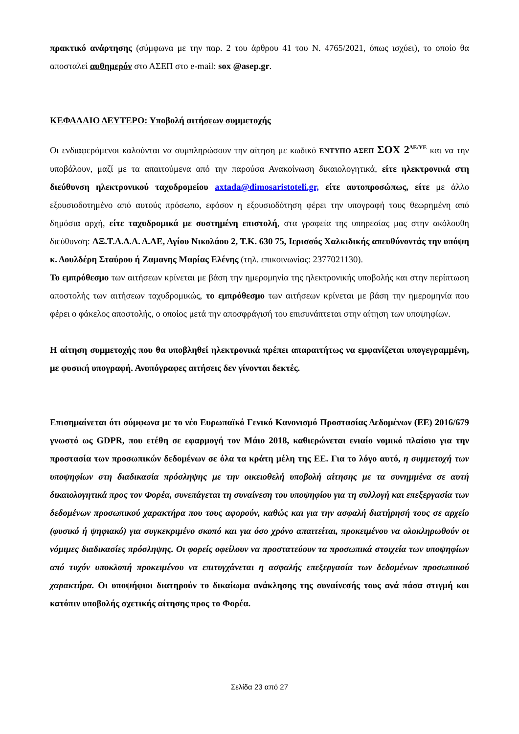πρακτικό ανάρτησης (σύμφωνα με την παρ. 2 του άρθρου 41 του Ν. 4765/2021, όπως ισχύει), το οποίο θα αποσταλεί αυθημερόν στο ΑΣΕΠ στο e-mail: sox @asep.gr.
ΚΕΦΑΛΑΙΟ ΔΕΥΤΕΡΟ: Υποβολή αιτήσεων συμμετοχής
Οι ενδιαφερόμενοι καλούνται να συμπληρώσουν την αίτηση με κωδικό ΕΝΤΥΠΟ ΑΣΕΠ ΣΟΧ 2<sup>ΔΕ/ΥΕ</sup> και να την υποβάλουν, μαζί με τα απαιτούμενα από την παρούσα Ανακοίνωση δικαιολογητικά, είτε ηλεκτρονικά στη διεύθυνση ηλεκτρονικού ταχυδρομείου axtada@dimosaristoteli.gr, είτε αυτοπροσώπως, είτε με άλλο εξουσιοδοτημένο από αυτούς πρόσωπο, εφόσον η εξουσιοδότηση φέρει την υπογραφή τους θεωρημένη από δημόσια αρχή, είτε ταχυδρομικά με συστημένη επιστολή, στα γραφεία της υπηρεσίας μας στην ακόλουθη διεύθυνση: ΑΞ.Τ.Α.Δ.Α. Δ.ΑΕ, Αγίου Νικολάου 2, Τ.Κ. 630 75, Ιερισσός Χαλκιδικής απευθύνοντάς την υπόψη κ. Δουλδέρη Σταύρου ή Ζαμανης Μαρίας Ελένης (τηλ. επικοινωνίας: 2377021130).
Το εμπρόθεσμο των αιτήσεων κρίνεται με βάση την ημερομηνία της ηλεκτρονικής υποβολής και στην περίπτωση αποστολής των αιτήσεων ταχυδρομικώς, το εμπρόθεσμο των αιτήσεων κρίνεται με βάση την ημερομηνία που φέρει ο φάκελος αποστολής, ο οποίος μετά την αποσφράγισή του επισυνάπτεται στην αίτηση των υποψηφίων.
Η αίτηση συμμετοχής που θα υποβληθεί ηλεκτρονικά πρέπει απαραιτήτως να εμφανίζεται υπογεγραμμένη, με φυσική υπογραφή. Ανυπόγραφες αιτήσεις δεν γίνονται δεκτές.
Επισημαίνεται ότι σύμφωνα με το νέο Ευρωπαϊκό Γενικό Κανονισμό Προστασίας Δεδομένων (ΕΕ) 2016/679 γνωστό ως GDPR, που ετέθη σε εφαρμογή τον Μάιο 2018, καθιερώνεται ενιαίο νομικό πλαίσιο για την προστασία των προσωπικών δεδομένων σε όλα τα κράτη μέλη της ΕΕ. Για το λόγο αυτό, η συμμετοχή των υποψηφίων στη διαδικασία πρόσληψης με την οικειοθελή υποβολή αίτησης με τα συνημμένα σε αυτή δικαιολογητικά προς τον Φορέα, συνεπάγεται τη συναίνεση του υποψηφίου για τη συλλογή και επεξεργασία των δεδομένων προσωπικού χαρακτήρα που τους αφορούν, καθώς και για την ασφαλή διατήρησή τους σε αρχείο (φυσικό ή ψηφιακό) για συγκεκριμένο σκοπό και για όσο χρόνο απαιτείται, προκειμένου να ολοκληρωθούν οι νόμιμες διαδικασίες πρόσληψης. Οι φορείς οφείλουν να προστατεύουν τα προσωπικά στοιχεία των υποψηφίων από τυχόν υποκλοπή προκειμένου να επιτυγχάνεται η ασφαλής επεξεργασία των δεδομένων προσωπικού χαρακτήρα. Οι υποψήφιοι διατηρούν το δικαίωμα ανάκλησης της συναίνεσής τους ανά πάσα στιγμή και κατόπιν υποβολής σχετικής αίτησης προς το Φορέα.
Σελίδα 23 από 27